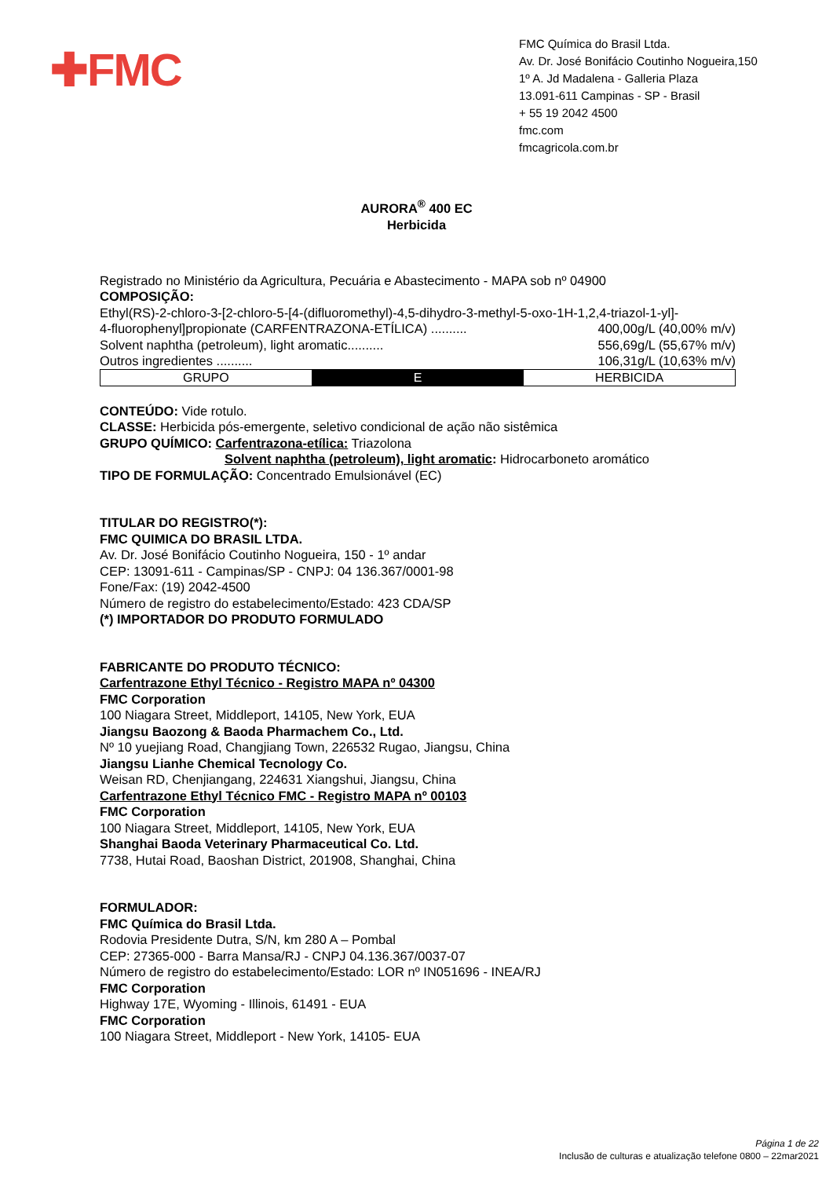✚FMC
FMC Química do Brasil Ltda.
Av. Dr. José Bonifácio Coutinho Nogueira,150
1º A. Jd Madalena - Galleria Plaza
13.091-611 Campinas - SP - Brasil
+ 55 19 2042 4500
fmc.com
fmcagricola.com.br
AURORA<sup>®</sup> 400 EC
Herbicida
Registrado no Ministério da Agricultura, Pecuária e Abastecimento - MAPA sob nº 04900
COMPOSIÇÃO:
Ethyl(RS)-2-chloro-3-[2-chloro-5-[4-(difluoromethyl)-4,5-dihydro-3-methyl-5-oxo-1H-1,2,4-triazol-1-yl]-
4-fluorophenyl]propionate (CARFENTRAZONA-ETÍLICA) .......... 400,00g/L (40,00% m/v)
Solvent naphtha (petroleum), light aromatic.......... 556,69g/L (55,67% m/v)
Outros ingredientes .......... 106,31g/L (10,63% m/v)
| GRUPO | E | HERBICIDA |
CONTEÚDO: Vide rotulo.
CLASSE: Herbicida pós-emergente, seletivo condicional de ação não sistêmica
GRUPO QUÍMICO: Carfentrazona-etílica: Triazolona
Solvent naphtha (petroleum), light aromatic: Hidrocarboneto aromático
TIPO DE FORMULAÇÃO: Concentrado Emulsionável (EC)
TITULAR DO REGISTRO(*):
FMC QUIMICA DO BRASIL LTDA.
Av. Dr. José Bonifácio Coutinho Nogueira, 150 - 1º andar
CEP: 13091-611 - Campinas/SP - CNPJ: 04 136.367/0001-98
Fone/Fax: (19) 2042-4500
Número de registro do estabelecimento/Estado: 423 CDA/SP
(*) IMPORTADOR DO PRODUTO FORMULADO
FABRICANTE DO PRODUTO TÉCNICO:
Carfentrazone Ethyl Técnico - Registro MAPA nº 04300
FMC Corporation
100 Niagara Street, Middleport, 14105, New York, EUA
Jiangsu Baozong & Baoda Pharmachem Co., Ltd.
Nº 10 yuejiang Road, Changjiang Town, 226532 Rugao, Jiangsu, China
Jiangsu Lianhe Chemical Tecnology Co.
Weisan RD, Chenjiangang, 224631 Xiangshui, Jiangsu, China
Carfentrazone Ethyl Técnico FMC - Registro MAPA nº 00103
FMC Corporation
100 Niagara Street, Middleport, 14105, New York, EUA
Shanghai Baoda Veterinary Pharmaceutical Co. Ltd.
7738, Hutai Road, Baoshan District, 201908, Shanghai, China
FORMULADOR:
FMC Química do Brasil Ltda.
Rodovia Presidente Dutra, S/N, km 280 A – Pombal
CEP: 27365-000 - Barra Mansa/RJ - CNPJ 04.136.367/0037-07
Número de registro do estabelecimento/Estado: LOR nº IN051696 - INEA/RJ
FMC Corporation
Highway 17E, Wyoming - Illinois, 61491 - EUA
FMC Corporation
100 Niagara Street, Middleport - New York, 14105- EUA
Página 1 de 22
Inclusão de culturas e atualização telefone 0800 – 22mar2021